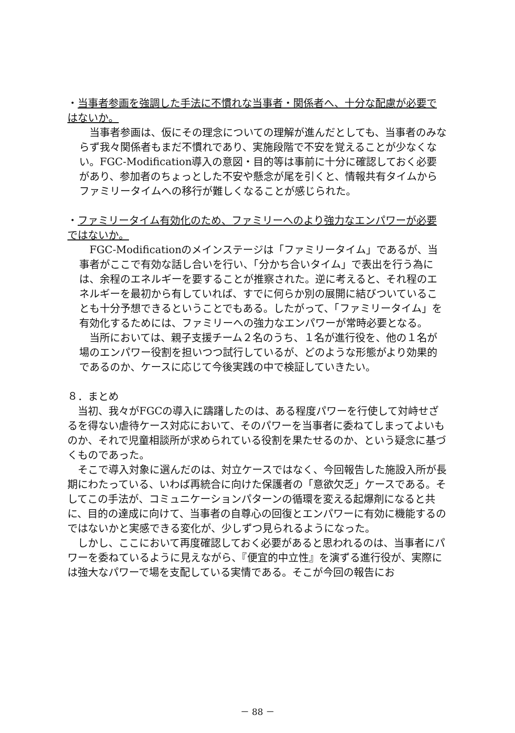・当事者参画を強調した手法に不慣れな当事者・関係者へ、十分な配慮が必要ではないか。
　当事者参画は、仮にその理念についての理解が進んだとしても、当事者のみならず我々関係者もまだ不慣れであり、実施段階で不安を覚えることが少なくない。FGC-Modification導入の意図・目的等は事前に十分に確認しておく必要があり、参加者のちょっとした不安や懸念が尾を引くと、情報共有タイムからファミリータイムへの移行が難しくなることが感じられた。
・ファミリータイム有効化のため、ファミリーへのより強力なエンパワーが必要ではないか。
　FGC-Modificationのメインステージは「ファミリータイム」であるが、当事者がここで有効な話し合いを行い、「分かち合いタイム」で表出を行う為には、余程のエネルギーを要することが推察された。逆に考えると、それ程のエネルギーを最初から有していれば、すでに何らか別の展開に結びついていることも十分予想できるということでもある。したがって、「ファミリータイム」を有効化するためには、ファミリーへの強力なエンパワーが常時必要となる。
　当所においては、親子支援チーム２名のうち、１名が進行役を、他の１名が場のエンパワー役割を担いつつ試行しているが、どのような形態がより効果的であるのか、ケースに応じて今後実践の中で検証していきたい。
８．まとめ
　当初、我々がFGCの導入に躊躇したのは、ある程度パワーを行使して対峙せざるを得ない虐待ケース対応において、そのパワーを当事者に委ねてしまってよいものか、それで児童相談所が求められている役割を果たせるのか、という疑念に基づくものであった。
　そこで導入対象に選んだのは、対立ケースではなく、今回報告した施設入所が長期にわたっている、いわば再統合に向けた保護者の「意欲欠乏」ケースである。そしてこの手法が、コミュニケーションパターンの循環を変える起爆剤になると共に、目的の達成に向けて、当事者の自尊心の回復とエンパワーに有効に機能するのではないかと実感できる変化が、少しずつ見られるようになった。
　しかし、ここにおいて再度確認しておく必要があると思われるのは、当事者にパワーを委ねているように見えながら、『便宜的中立性』を演ずる進行役が、実際には強大なパワーで場を支配している実情である。そこが今回の報告にお
－ 88 －